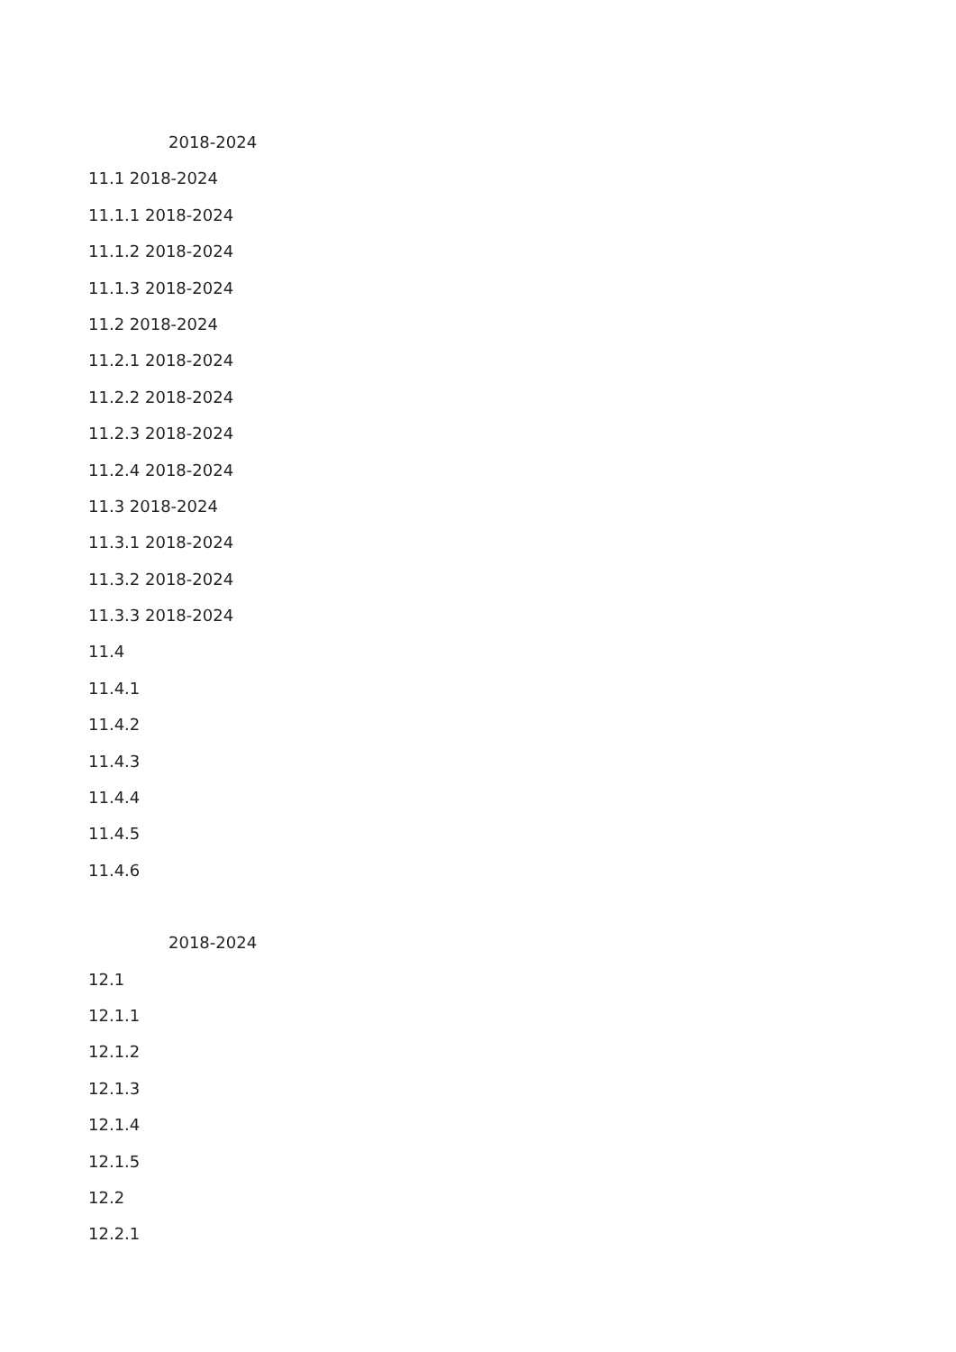2018-2024
11.1 2018-2024
11.1.1 2018-2024
11.1.2 2018-2024
11.1.3 2018-2024
11.2 2018-2024
11.2.1 2018-2024
11.2.2 2018-2024
11.2.3 2018-2024
11.2.4 2018-2024
11.3 2018-2024
11.3.1 2018-2024
11.3.2 2018-2024
11.3.3 2018-2024
11.4
11.4.1
11.4.2
11.4.3
11.4.4
11.4.5
11.4.6
2018-2024
12.1
12.1.1
12.1.2
12.1.3
12.1.4
12.1.5
12.2
12.2.1